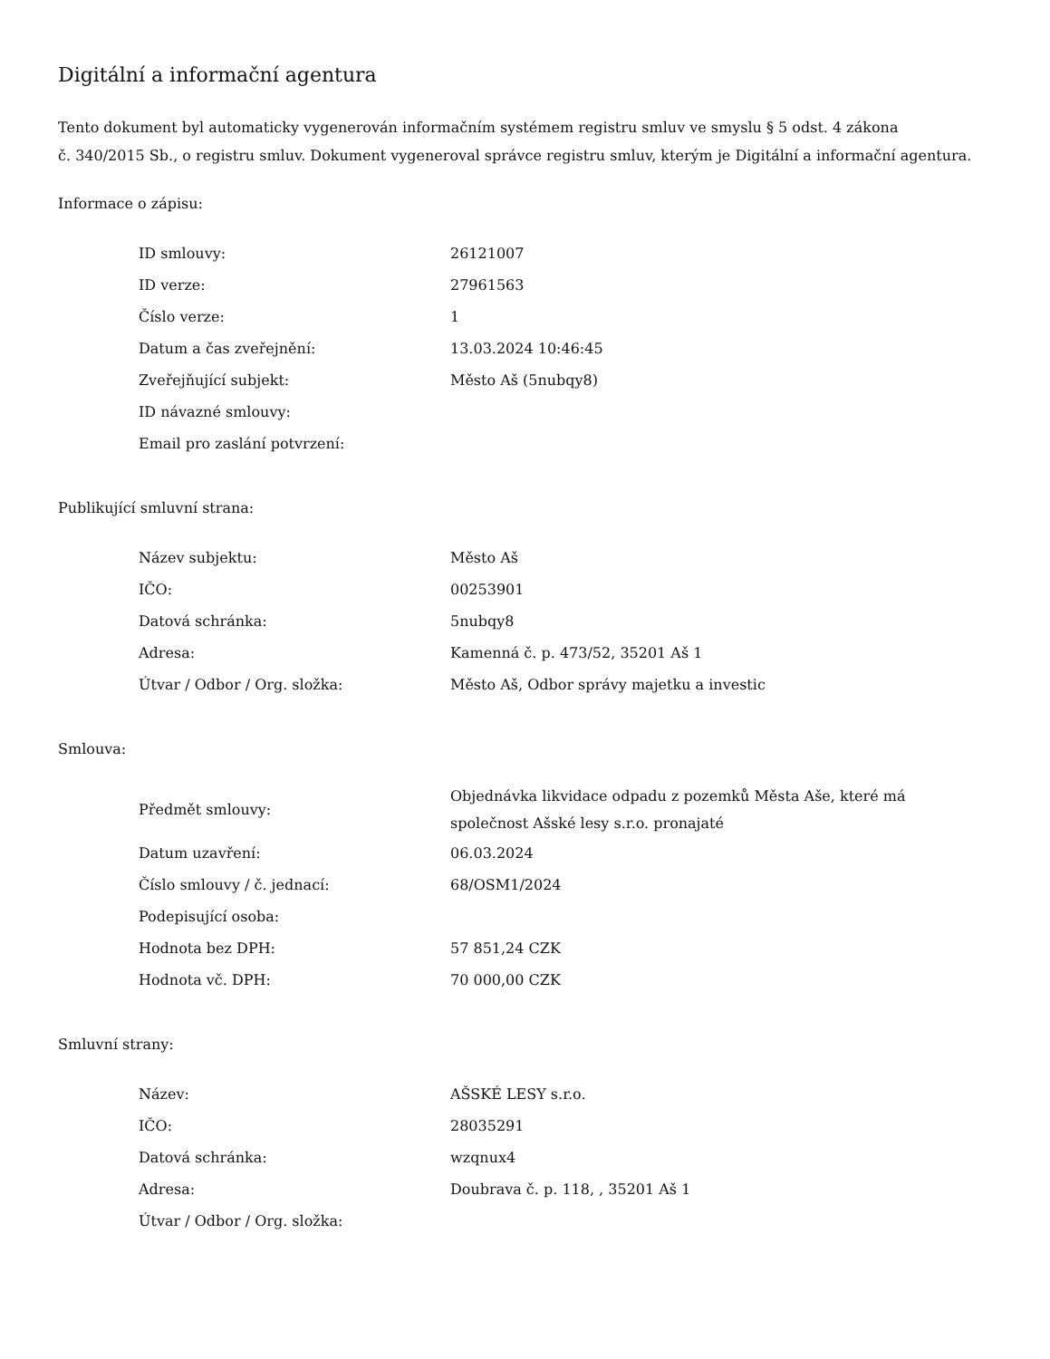Digitální a informační agentura
Tento dokument byl automaticky vygenerován informačním systémem registru smluv ve smyslu § 5 odst. 4 zákona
č. 340/2015 Sb., o registru smluv. Dokument vygeneroval správce registru smluv, kterým je Digitální a informační agentura.
Informace o zápisu:
| ID smlouvy: | 26121007 |
| ID verze: | 27961563 |
| Číslo verze: | 1 |
| Datum a čas zveřejnění: | 13.03.2024 10:46:45 |
| Zveřejňující subjekt: | Město Aš (5nubqy8) |
| ID návazné smlouvy: | |
| Email pro zaslání potvrzení: | |
Publikující smluvní strana:
| Název subjektu: | Město Aš |
| IČO: | 00253901 |
| Datová schránka: | 5nubqy8 |
| Adresa: | Kamenná č. p. 473/52, 35201 Aš 1 |
| Útvar / Odbor / Org. složka: | Město Aš, Odbor správy majetku a investic |
Smlouva:
| Předmět smlouvy: | Objednávka likvidace odpadu z pozemků Města Aše, které má společnost Ašské lesy s.r.o. pronajaté |
| Datum uzavření: | 06.03.2024 |
| Číslo smlouvy / č. jednací: | 68/OSM1/2024 |
| Podepisující osoba: | |
| Hodnota bez DPH: | 57 851,24 CZK |
| Hodnota vč. DPH: | 70 000,00 CZK |
Smluvní strany:
| Název: | AŠSKÉ LESY s.r.o. |
| IČO: | 28035291 |
| Datová schránka: | wzqnux4 |
| Adresa: | Doubrava č. p. 118, , 35201 Aš 1 |
| Útvar / Odbor / Org. složka: | |